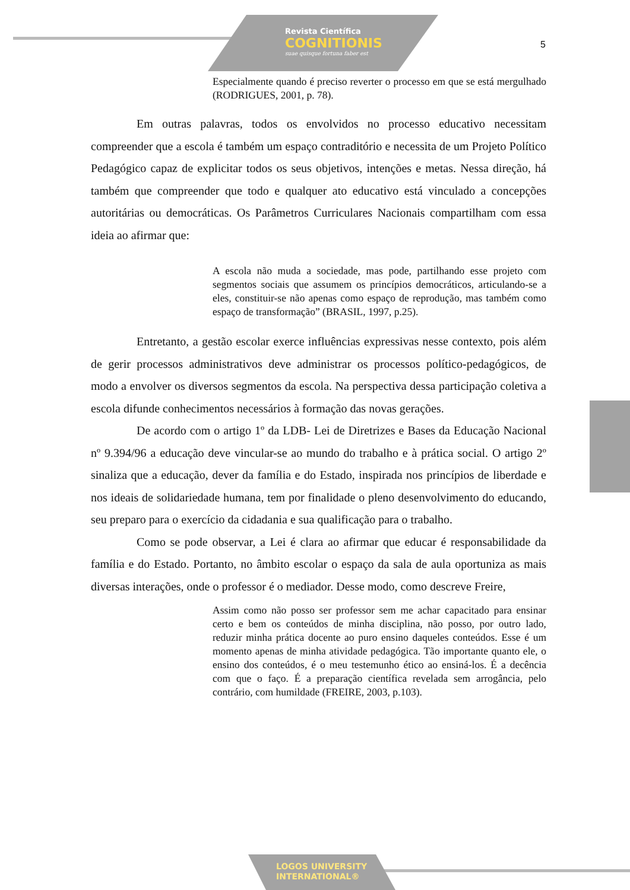Revista Científica
COGNITIONIS
suae quisque fortuna faber est
5
Especialmente quando é preciso reverter o processo em que se está mergulhado (RODRIGUES, 2001, p. 78).
Em outras palavras, todos os envolvidos no processo educativo necessitam compreender que a escola é também um espaço contraditório e necessita de um Projeto Político Pedagógico capaz de explicitar todos os seus objetivos, intenções e metas. Nessa direção, há também que compreender que todo e qualquer ato educativo está vinculado a concepções autoritárias ou democráticas. Os Parâmetros Curriculares Nacionais compartilham com essa ideia ao afirmar que:
A escola não muda a sociedade, mas pode, partilhando esse projeto com segmentos sociais que assumem os princípios democráticos, articulando-se a eles, constituir-se não apenas como espaço de reprodução, mas também como espaço de transformação” (BRASIL, 1997, p.25).
Entretanto, a gestão escolar exerce influências expressivas nesse contexto, pois além de gerir processos administrativos deve administrar os processos político-pedagógicos, de modo a envolver os diversos segmentos da escola. Na perspectiva dessa participação coletiva a escola difunde conhecimentos necessários à formação das novas gerações.
De acordo com o artigo 1º da LDB- Lei de Diretrizes e Bases da Educação Nacional nº 9.394/96 a educação deve vincular-se ao mundo do trabalho e à prática social. O artigo 2º sinaliza que a educação, dever da família e do Estado, inspirada nos princípios de liberdade e nos ideais de solidariedade humana, tem por finalidade o pleno desenvolvimento do educando, seu preparo para o exercício da cidadania e sua qualificação para o trabalho.
Como se pode observar, a Lei é clara ao afirmar que educar é responsabilidade da família e do Estado. Portanto, no âmbito escolar o espaço da sala de aula oportuniza as mais diversas interações, onde o professor é o mediador. Desse modo, como descreve Freire,
Assim como não posso ser professor sem me achar capacitado para ensinar certo e bem os conteúdos de minha disciplina, não posso, por outro lado, reduzir minha prática docente ao puro ensino daqueles conteúdos. Esse é um momento apenas de minha atividade pedagógica. Tão importante quanto ele, o ensino dos conteúdos, é o meu testemunho ético ao ensiná-los. É a decência com que o faço. É a preparação científica revelada sem arrogância, pelo contrário, com humildade (FREIRE, 2003, p.103).
LOGOS UNIVERSITY
INTERNATIONAL®